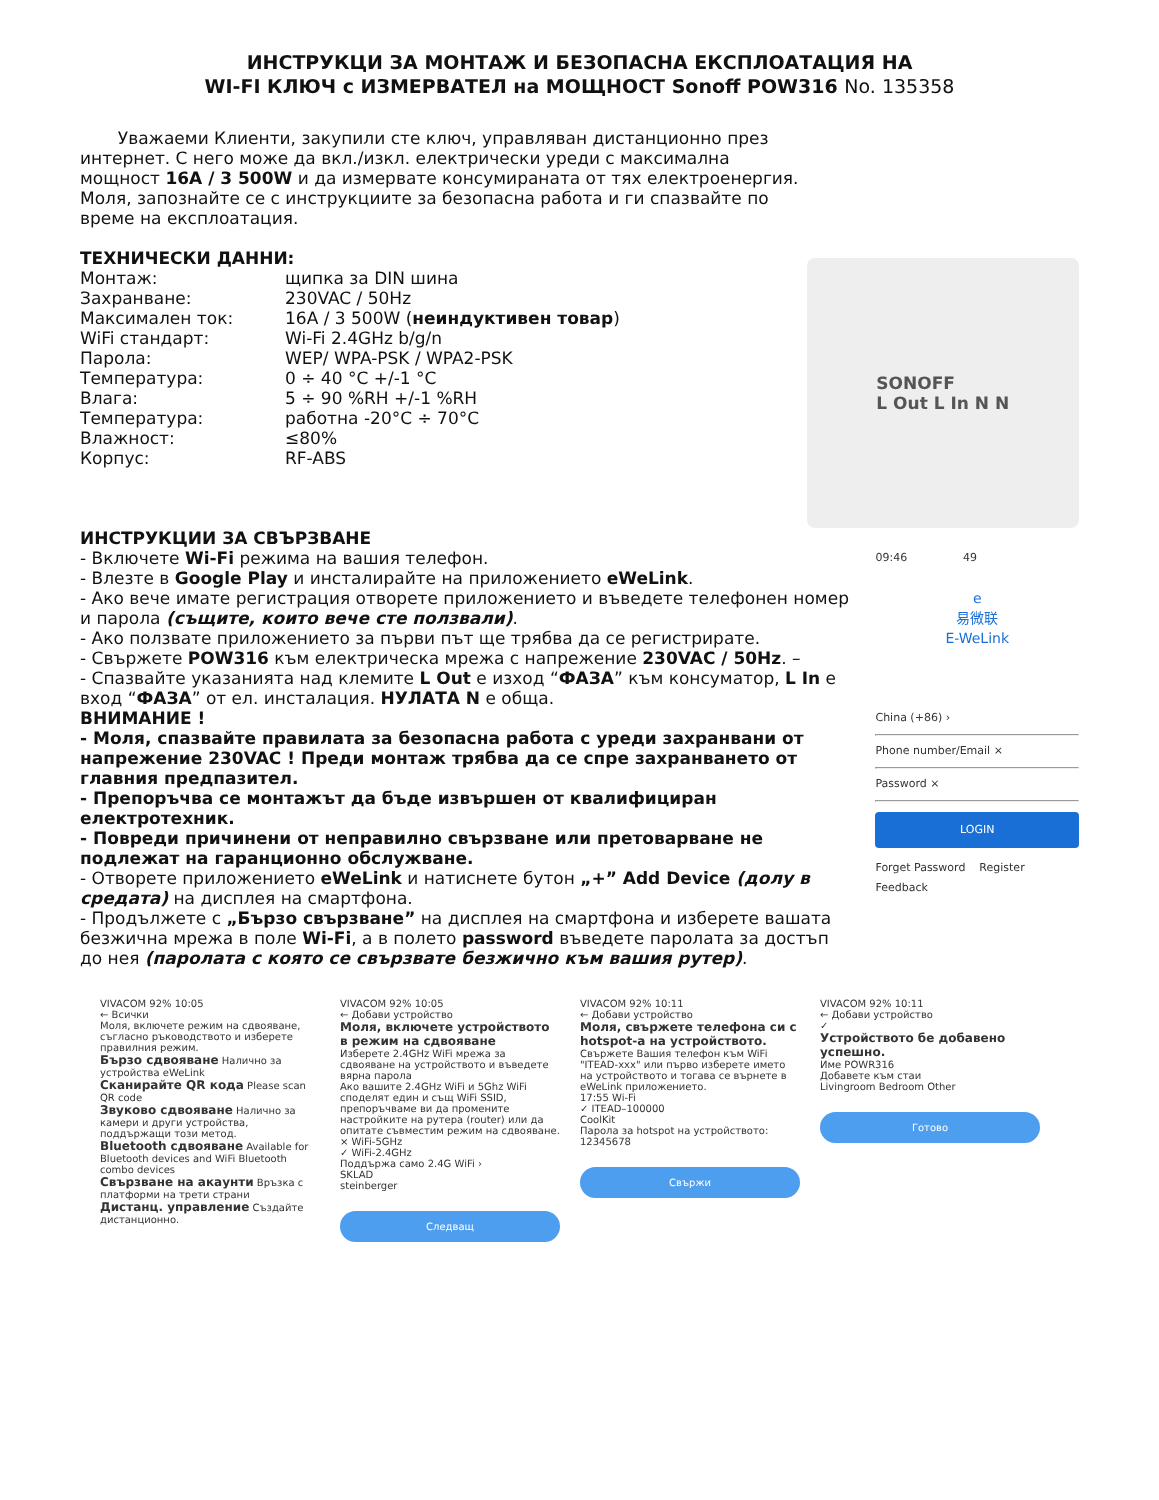ИНСТРУКЦИ ЗА МОНТАЖ И БЕЗОПАСНА ЕКСПЛОАТАЦИЯ НА
WI-FI КЛЮЧ с ИЗМЕРВАТЕЛ на МОЩНОСТ Sonoff POW316 No. 135358
Уважаеми Клиенти, закупили сте ключ, управляван дистанционно през интернет. С него може да вкл./изкл. електрически уреди с максимална мощност 16A / 3 500W и да измервате консумираната от тях електроенергия. Моля, запознайте се с инструкциите за безопасна работа и ги спазвайте по време на експлоатация.
ТЕХНИЧЕСКИ ДАННИ:
| Монтаж: | щипка за DIN шина |
| Захранване: | 230VAC / 50Hz |
| Максимален ток: | 16A / 3 500W ( неиндуктивен товар ) |
| WiFi стандарт: | Wi-Fi 2.4GHz b/g/n |
| Парола: | WEP/ WPA-PSK / WPA2-PSK |
| Температура: | 0 ÷ 40 °C +/-1 °C |
| Влага: | 5 ÷ 90 %RH +/-1 %RH |
| Температура: | работна -20°C ÷ 70°C |
| Влажност: | ≤80% |
| Корпус: | RF-ABS |
SONOFF
L Out L In N N
ИНСТРУКЦИИ ЗА СВЪРЗВАНЕ
- Включете Wi-Fi режима на вашия телефон.
- Влезте в Google Play и инсталирайте на приложението eWeLink.
- Ако вече имате регистрация отворете приложението и въведете телефонен номер и парола (същите, които вече сте ползвали).
- Ако ползвате приложението за първи път ще трябва да се регистрирате.
- Свържете POW316 към електрическа мрежа с напрежение 230VAC / 50Hz. –
- Спазвайте указанията над клемите L Out е изход “ФАЗА” към консуматор, L In е вход “ФАЗА” от ел. инсталация. НУЛАТА N е обща.
ВНИМАНИЕ !
- Моля, спазвайте правилата за безопасна работа с уреди захранвани от напрежение 230VAC ! Преди монтаж трябва да се спре захранването от главния предпазител.
- Препоръчва се монтажът да бъде извършен от квалифициран електротехник.
- Повреди причинени от неправилно свързване или претоварване не подлежат на гаранционно обслужване.
- Отворете приложението eWeLink и натиснете бутон „+” Add Device (долу в средата) на дисплея на смартфона.
- Продължете с „Бързо свързване” на дисплея на смартфона и изберете вашата безжична мрежа в поле Wi-Fi, а в полето password въведете паролата за достъп до нея (паролата с която се свързвате безжично към вашия рутер).
09:46 49
e
易微联
E-WeLink
China (+86) ›
Phone number/Email ×
Password ×
LOGIN
Forget Password Register
Feedback
VIVACOM 92% 10:05
← Всички
Моля, включете режим на сдвояване, съгласно ръководството и изберете правилния режим.
Бързо сдвояване Налично за устройства eWeLink
Сканирайте QR кода Please scan QR code
Звуково сдвояване Налично за камери и други устройства, поддържащи този метод.
Bluetooth сдвояване Available for Bluetooth devices and WiFi Bluetooth combo devices
Свързване на акаунти Връзка с платформи на трети страни
Дистанц. управление Създайте дистанционно.
VIVACOM 92% 10:05
← Добави устройство
Моля, включете устройството в режим на сдвояване
Изберете 2.4GHz WiFi мрежа за сдвояване на устройството и въведете вярна парола
Ако вашите 2.4GHz WiFi и 5Ghz WiFi споделят един и същ WiFi SSID, препоръчваме ви да промените настройките на рутера (router) или да опитате съвместим режим на сдвояване.
× WiFi-5GHz
✓ WiFi-2.4GHz
Поддържа само 2.4G WiFi ›
SKLAD
steinberger
Следващ
VIVACOM 92% 10:11
← Добави устройство
Моля, свържете телефона си с hotspot-а на устройството.
Свържете Вашия телефон към WiFi "ITEAD-xxx" или първо изберете името на устройството и тогава се върнете в eWeLink приложението.
17:55 Wi-Fi
✓ ITEAD–100000
CoolKit
Парола за hotspot на устройството: 12345678
Свържи
VIVACOM 92% 10:11
← Добави устройство
✓
Устройството бе добавено успешно.
Име POWR316
Добавете към стаи
Livingroom Bedroom Other
Готово